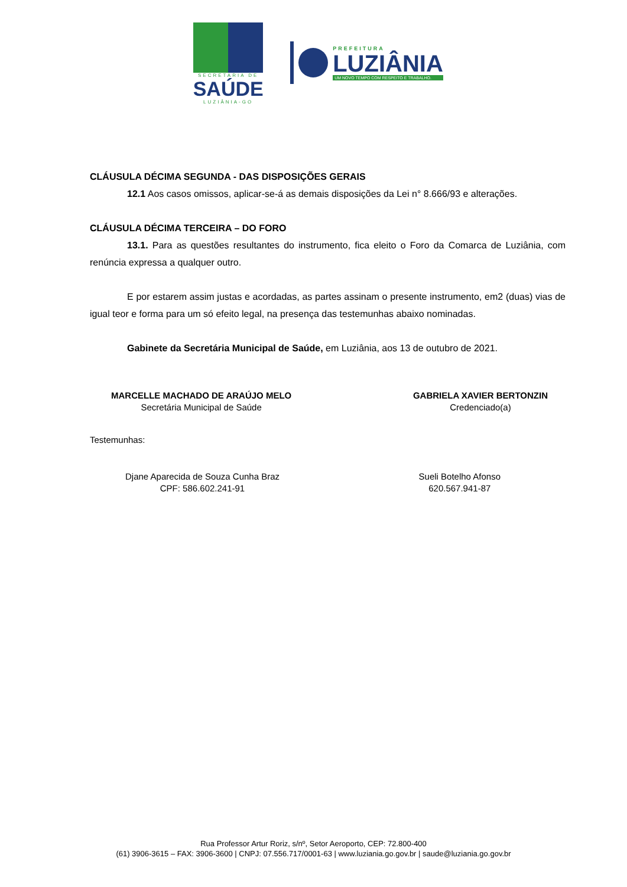SECRETARIA DE
SAÚDE
LUZIÂNIA-GO
PREFEITURA
LUZIÂNIA
UM NOVO TEMPO COM RESPEITO E TRABALHO.
CLÁUSULA DÉCIMA SEGUNDA - DAS DISPOSIÇÕES GERAIS
12.1 Aos casos omissos, aplicar-se-á as demais disposições da Lei n° 8.666/93 e alterações.
CLÁUSULA DÉCIMA TERCEIRA – DO FORO
13.1. Para as questões resultantes do instrumento, fica eleito o Foro da Comarca de Luziânia, com renúncia expressa a qualquer outro.
E por estarem assim justas e acordadas, as partes assinam o presente instrumento, em2 (duas) vias de igual teor e forma para um só efeito legal, na presença das testemunhas abaixo nominadas.
Gabinete da Secretária Municipal de Saúde, em Luziânia, aos 13 de outubro de 2021.
MARCELLE MACHADO DE ARAÚJO MELO
Secretária Municipal de Saúde
GABRIELA XAVIER BERTONZIN
Credenciado(a)
Testemunhas:
Djane Aparecida de Souza Cunha Braz
CPF: 586.602.241-91
Sueli Botelho Afonso
620.567.941-87
Rua Professor Artur Roriz, s/nº, Setor Aeroporto, CEP: 72.800-400
(61) 3906-3615 – FAX: 3906-3600 | CNPJ: 07.556.717/0001-63 | www.luziania.go.gov.br | saude@luziania.go.gov.br